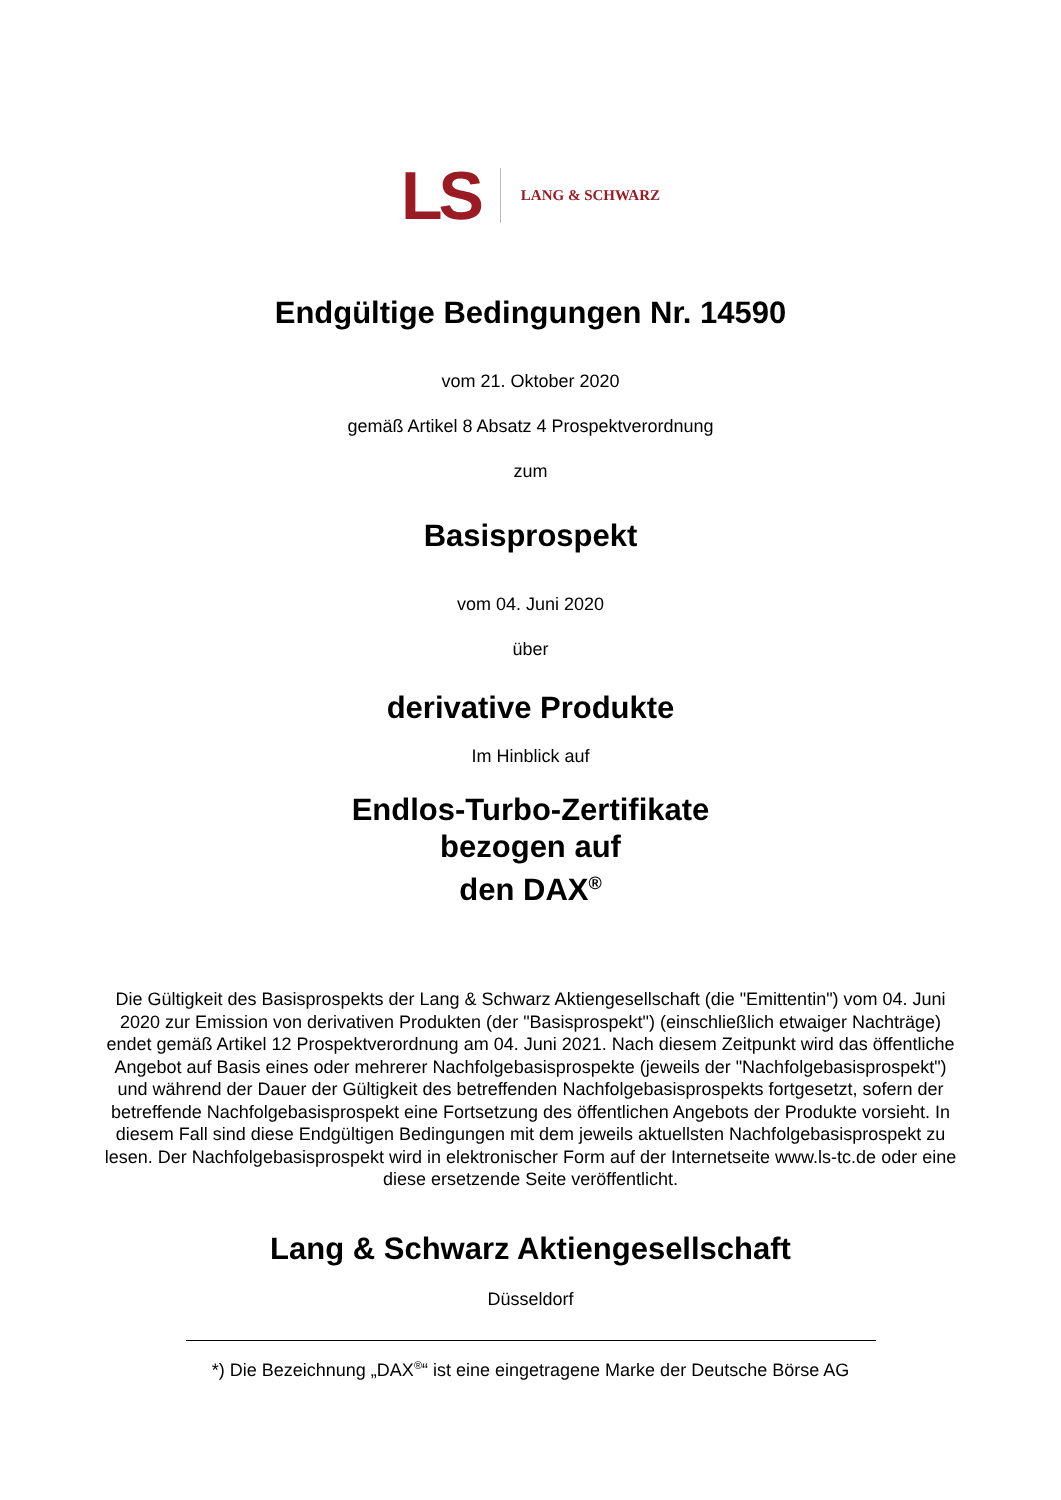LS LANG & SCHWARZ
Endgültige Bedingungen Nr. 14590
vom 21. Oktober 2020
gemäß Artikel 8 Absatz 4 Prospektverordnung
zum
Basisprospekt
vom 04. Juni 2020
über
derivative Produkte
Im Hinblick auf
Endlos-Turbo-Zertifikate
bezogen auf
den DAX<sup>®</sup>
Die Gültigkeit des Basisprospekts der Lang & Schwarz Aktiengesellschaft (die "Emittentin") vom 04. Juni 2020 zur Emission von derivativen Produkten (der "Basisprospekt") (einschließlich etwaiger Nachträge) endet gemäß Artikel 12 Prospektverordnung am 04. Juni 2021. Nach diesem Zeitpunkt wird das öffentliche Angebot auf Basis eines oder mehrerer Nachfolgebasisprospekte (jeweils der "Nachfolgebasisprospekt") und während der Dauer der Gültigkeit des betreffenden Nachfolgebasisprospekts fortgesetzt, sofern der betreffende Nachfolgebasisprospekt eine Fortsetzung des öffentlichen Angebots der Produkte vorsieht. In diesem Fall sind diese Endgültigen Bedingungen mit dem jeweils aktuellsten Nachfolgebasisprospekt zu lesen. Der Nachfolgebasisprospekt wird in elektronischer Form auf der Internetseite www.ls-tc.de oder eine diese ersetzende Seite veröffentlicht.
Lang & Schwarz Aktiengesellschaft
Düsseldorf
*) Die Bezeichnung „DAX<sup>®</sup>“ ist eine eingetragene Marke der Deutsche Börse AG